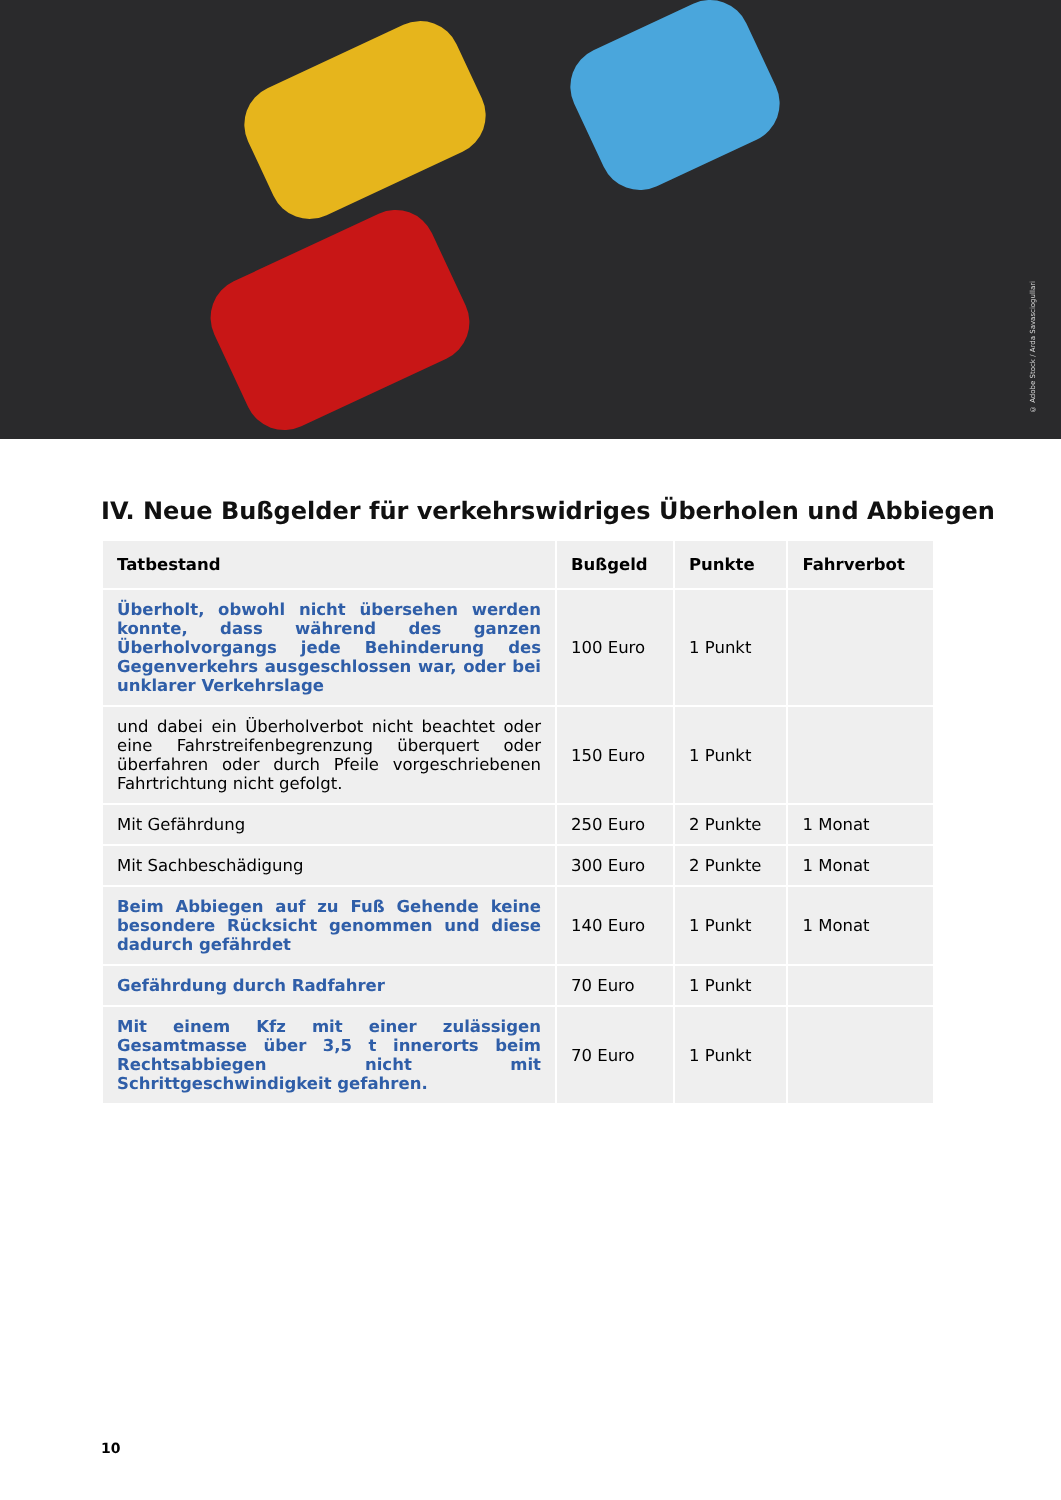© Adobe Stock / Arda Savasciogullari
IV. Neue Bußgelder für verkehrswidriges Überholen und Abbiegen
| Tatbestand | Bußgeld | Punkte | Fahrverbot |
| --- | --- | --- | --- |
| Überholt, obwohl nicht übersehen werden konnte, dass während des ganzen Überholvorgangs jede Behinderung des Gegenverkehrs ausgeschlossen war, oder bei unklarer Verkehrslage | 100 Euro | 1 Punkt | |
| und dabei ein Überholverbot nicht beachtet oder eine Fahrstreifenbegrenzung überquert oder überfahren oder durch Pfeile vorgeschriebenen Fahrtrichtung nicht gefolgt. | 150 Euro | 1 Punkt | |
| Mit Gefährdung | 250 Euro | 2 Punkte | 1 Monat |
| Mit Sachbeschädigung | 300 Euro | 2 Punkte | 1 Monat |
| Beim Abbiegen auf zu Fuß Gehende keine besondere Rücksicht genommen und diese dadurch gefährdet | 140 Euro | 1 Punkt | 1 Monat |
| Gefährdung durch Radfahrer | 70 Euro | 1 Punkt | |
| Mit einem Kfz mit einer zulässigen Gesamtmasse über 3,5 t innerorts beim Rechtsabbiegen nicht mit Schrittgeschwindigkeit gefahren. | 70 Euro | 1 Punkt | |
10